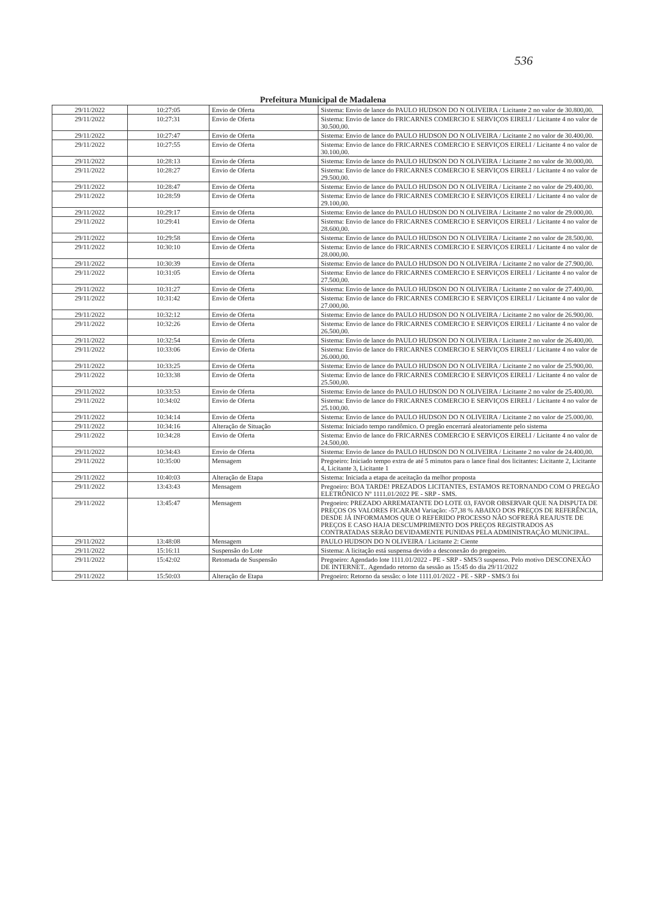536
Prefeitura Municipal de Madalena
| 29/11/2022 | 10:27:05 | Envio de Oferta | Sistema: Envio de lance do PAULO HUDSON DO N OLIVEIRA / Licitante 2 no valor de 30.800,00. |
| 29/11/2022 | 10:27:31 | Envio de Oferta | Sistema: Envio de lance do FRICARNES COMERCIO E SERVIÇOS EIRELI / Licitante 4 no valor de 30.500,00. |
| 29/11/2022 | 10:27:47 | Envio de Oferta | Sistema: Envio de lance do PAULO HUDSON DO N OLIVEIRA / Licitante 2 no valor de 30.400,00. |
| 29/11/2022 | 10:27:55 | Envio de Oferta | Sistema: Envio de lance do FRICARNES COMERCIO E SERVIÇOS EIRELI / Licitante 4 no valor de 30.100,00. |
| 29/11/2022 | 10:28:13 | Envio de Oferta | Sistema: Envio de lance do PAULO HUDSON DO N OLIVEIRA / Licitante 2 no valor de 30.000,00. |
| 29/11/2022 | 10:28:27 | Envio de Oferta | Sistema: Envio de lance do FRICARNES COMERCIO E SERVIÇOS EIRELI / Licitante 4 no valor de 29.500,00. |
| 29/11/2022 | 10:28:47 | Envio de Oferta | Sistema: Envio de lance do PAULO HUDSON DO N OLIVEIRA / Licitante 2 no valor de 29.400,00. |
| 29/11/2022 | 10:28:59 | Envio de Oferta | Sistema: Envio de lance do FRICARNES COMERCIO E SERVIÇOS EIRELI / Licitante 4 no valor de 29.100,00. |
| 29/11/2022 | 10:29:17 | Envio de Oferta | Sistema: Envio de lance do PAULO HUDSON DO N OLIVEIRA / Licitante 2 no valor de 29.000,00. |
| 29/11/2022 | 10:29:41 | Envio de Oferta | Sistema: Envio de lance do FRICARNES COMERCIO E SERVIÇOS EIRELI / Licitante 4 no valor de 28.600,00. |
| 29/11/2022 | 10:29:58 | Envio de Oferta | Sistema: Envio de lance do PAULO HUDSON DO N OLIVEIRA / Licitante 2 no valor de 28.500,00. |
| 29/11/2022 | 10:30:10 | Envio de Oferta | Sistema: Envio de lance do FRICARNES COMERCIO E SERVIÇOS EIRELI / Licitante 4 no valor de 28.000,00. |
| 29/11/2022 | 10:30:39 | Envio de Oferta | Sistema: Envio de lance do PAULO HUDSON DO N OLIVEIRA / Licitante 2 no valor de 27.900,00. |
| 29/11/2022 | 10:31:05 | Envio de Oferta | Sistema: Envio de lance do FRICARNES COMERCIO E SERVIÇOS EIRELI / Licitante 4 no valor de 27.500,00. |
| 29/11/2022 | 10:31:27 | Envio de Oferta | Sistema: Envio de lance do PAULO HUDSON DO N OLIVEIRA / Licitante 2 no valor de 27.400,00. |
| 29/11/2022 | 10:31:42 | Envio de Oferta | Sistema: Envio de lance do FRICARNES COMERCIO E SERVIÇOS EIRELI / Licitante 4 no valor de 27.000,00. |
| 29/11/2022 | 10:32:12 | Envio de Oferta | Sistema: Envio de lance do PAULO HUDSON DO N OLIVEIRA / Licitante 2 no valor de 26.900,00. |
| 29/11/2022 | 10:32:26 | Envio de Oferta | Sistema: Envio de lance do FRICARNES COMERCIO E SERVIÇOS EIRELI / Licitante 4 no valor de 26.500,00. |
| 29/11/2022 | 10:32:54 | Envio de Oferta | Sistema: Envio de lance do PAULO HUDSON DO N OLIVEIRA / Licitante 2 no valor de 26.400,00. |
| 29/11/2022 | 10:33:06 | Envio de Oferta | Sistema: Envio de lance do FRICARNES COMERCIO E SERVIÇOS EIRELI / Licitante 4 no valor de 26.000,00. |
| 29/11/2022 | 10:33:25 | Envio de Oferta | Sistema: Envio de lance do PAULO HUDSON DO N OLIVEIRA / Licitante 2 no valor de 25.900,00. |
| 29/11/2022 | 10:33:38 | Envio de Oferta | Sistema: Envio de lance do FRICARNES COMERCIO E SERVIÇOS EIRELI / Licitante 4 no valor de 25.500,00. |
| 29/11/2022 | 10:33:53 | Envio de Oferta | Sistema: Envio de lance do PAULO HUDSON DO N OLIVEIRA / Licitante 2 no valor de 25.400,00. |
| 29/11/2022 | 10:34:02 | Envio de Oferta | Sistema: Envio de lance do FRICARNES COMERCIO E SERVIÇOS EIRELI / Licitante 4 no valor de 25.100,00. |
| 29/11/2022 | 10:34:14 | Envio de Oferta | Sistema: Envio de lance do PAULO HUDSON DO N OLIVEIRA / Licitante 2 no valor de 25.000,00. |
| 29/11/2022 | 10:34:16 | Alteração de Situação | Sistema: Iniciado tempo randômico. O pregão encerrará aleatoriamente pelo sistema |
| 29/11/2022 | 10:34:28 | Envio de Oferta | Sistema: Envio de lance do FRICARNES COMERCIO E SERVIÇOS EIRELI / Licitante 4 no valor de 24.500,00. |
| 29/11/2022 | 10:34:43 | Envio de Oferta | Sistema: Envio de lance do PAULO HUDSON DO N OLIVEIRA / Licitante 2 no valor de 24.400,00. |
| 29/11/2022 | 10:35:00 | Mensagem | Pregoeiro: Iniciado tempo extra de até 5 minutos para o lance final dos licitantes: Licitante 2, Licitante 4, Licitante 3, Licitante 1 |
| 29/11/2022 | 10:40:03 | Alteração de Etapa | Sistema: Iniciada a etapa de aceitação da melhor proposta |
| 29/11/2022 | 13:43:43 | Mensagem | Pregoeiro: BOA TARDE! PREZADOS LICITANTES, ESTAMOS RETORNANDO COM O PREGÃO ELETRÔNICO Nº 1111.01/2022 PE - SRP - SMS. |
| 29/11/2022 | 13:45:47 | Mensagem | Pregoeiro: PREZADO ARREMATANTE DO LOTE 03, FAVOR OBSERVAR QUE NA DISPUTA DE PREÇOS OS VALORES FICARAM Variação: -57,38 % ABAIXO DOS PREÇOS DE REFERÊNCIA, DESDE JÁ INFORMAMOS QUE O REFERIDO PROCESSO NÃO SOFRERÁ REAJUSTE DE PREÇOS E CASO HAJA DESCUMPRIMENTO DOS PREÇOS REGISTRADOS AS CONTRATADAS SERÃO DEVIDAMENTE PUNIDAS PELA ADMINISTRAÇÃO MUNICIPAL. |
| 29/11/2022 | 13:48:08 | Mensagem | PAULO HUDSON DO N OLIVEIRA / Licitante 2: Ciente |
| 29/11/2022 | 15:16:11 | Suspensão do Lote | Sistema: A licitação está suspensa devido a desconexão do pregoeiro. |
| 29/11/2022 | 15:42:02 | Retomada de Suspensão | Pregoeiro: Agendado lote 1111.01/2022 - PE - SRP - SMS/3 suspenso. Pelo motivo DESCONEXÃO DE INTERNET.. Agendado retorno da sessão as 15:45 do dia 29/11/2022 |
| 29/11/2022 | 15:50:03 | Alteração de Etapa | Pregoeiro: Retorno da sessão: o lote 1111.01/2022 - PE - SRP - SMS/3 foi |